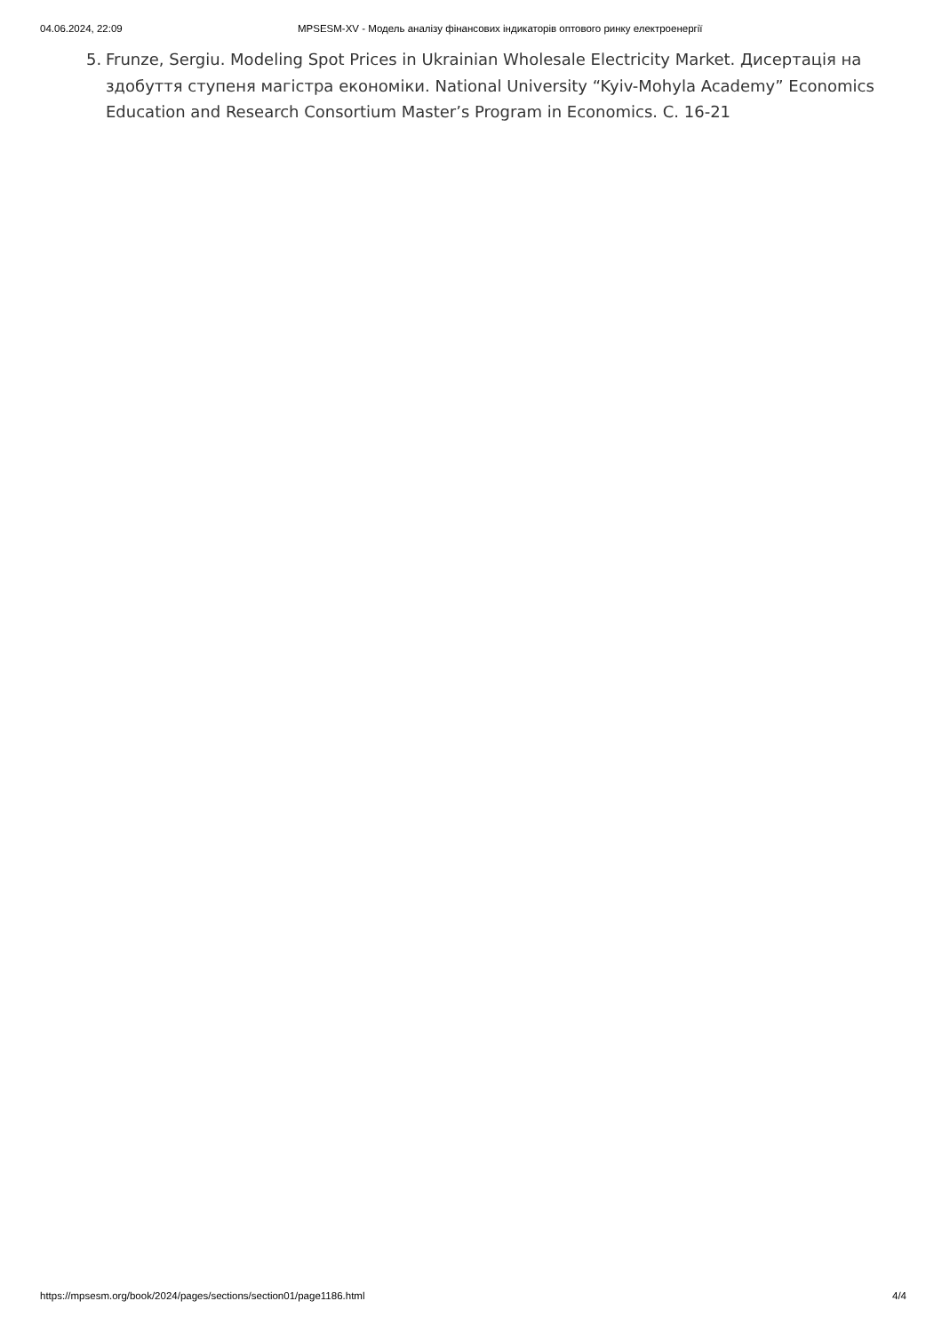04.06.2024, 22:09 MPSESM-XV - Модель аналізу фінансових індикаторів оптового ринку електроенергії
5. Frunze, Sergiu. Modeling Spot Prices in Ukrainian Wholesale Electricity Market. Дисертація на здобуття ступеня магістра економіки. National University “Kyiv-Mohyla Academy” Economics Education and Research Consortium Master’s Program in Economics. С. 16-21
https://mpsesm.org/book/2024/pages/sections/section01/page1186.html 4/4